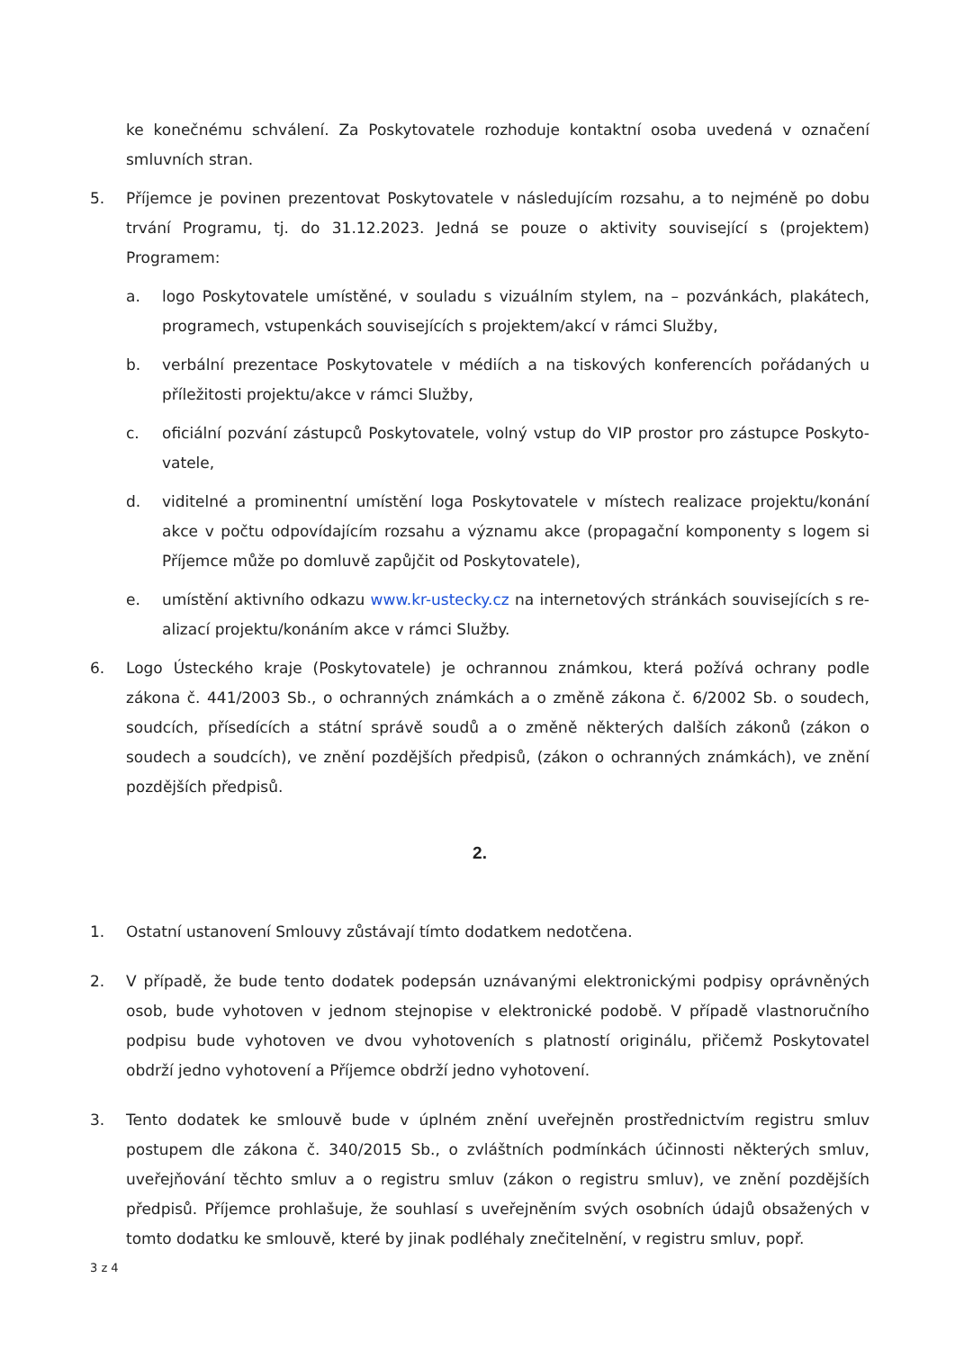ke konečnému schválení. Za Poskytovatele rozhoduje kontaktní osoba uvedená v označení smluvních stran.
5. Příjemce je povinen prezentovat Poskytovatele v následujícím rozsahu, a to nejméně po dobu trvání Programu, tj. do 31.12.2023. Jedná se pouze o aktivity související s (projektem) Programem:
a. logo Poskytovatele umístěné, v souladu s vizuálním stylem, na – pozvánkách, plakátech, programech, vstupenkách souvisejících s projektem/akcí v rámci Služby,
b. verbální prezentace Poskytovatele v médiích a na tiskových konferencích pořádaných u příležitosti projektu/akce v rámci Služby,
c. oficiální pozvání zástupců Poskytovatele, volný vstup do VIP prostor pro zástupce Poskyto-vatele,
d. viditelné a prominentní umístění loga Poskytovatele v místech realizace projektu/konání akce v počtu odpovídajícím rozsahu a významu akce (propagační komponenty s logem si Příjemce může po domluvě zapůjčit od Poskytovatele),
e. umístění aktivního odkazu www.kr-ustecky.cz na internetových stránkách souvisejících s re-alizací projektu/konáním akce v rámci Služby.
6. Logo Ústeckého kraje (Poskytovatele) je ochrannou známkou, která požívá ochrany podle zákona č. 441/2003 Sb., o ochranných známkách a o změně zákona č. 6/2002 Sb. o soudech, soudcích, přísedících a státní správě soudů a o změně některých dalších zákonů (zákon o soudech a soudcích), ve znění pozdějších předpisů, (zákon o ochranných známkách), ve znění pozdějších předpisů.
2.
1. Ostatní ustanovení Smlouvy zůstávají tímto dodatkem nedotčena.
2. V případě, že bude tento dodatek podepsán uznávanými elektronickými podpisy oprávněných osob, bude vyhotoven v jednom stejnopise v elektronické podobě. V případě vlastnoručního podpisu bude vyhotoven ve dvou vyhotoveních s platností originálu, přičemž Poskytovatel obdrží jedno vyhotovení a Příjemce obdrží jedno vyhotovení.
3. Tento dodatek ke smlouvě bude v úplném znění uveřejněn prostřednictvím registru smluv postupem dle zákona č. 340/2015 Sb., o zvláštních podmínkách účinnosti některých smluv, uveřejňování těchto smluv a o registru smluv (zákon o registru smluv), ve znění pozdějších předpisů. Příjemce prohlašuje, že souhlasí s uveřejněním svých osobních údajů obsažených v tomto dodatku ke smlouvě, které by jinak podléhaly znečitelnění, v registru smluv, popř.
3 z 4